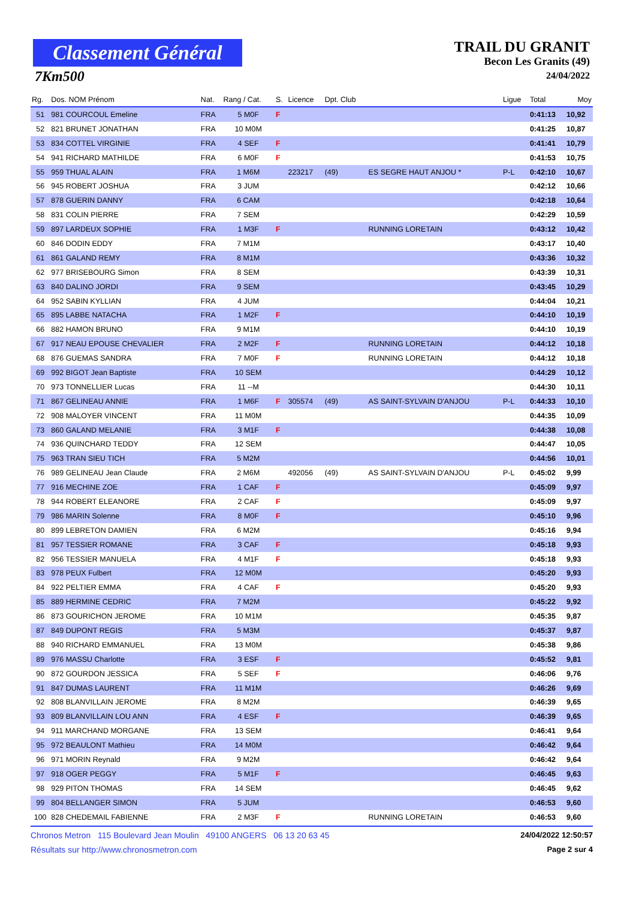Classement Général
7Km500
TRAIL DU GRANIT
Becon Les Granits (49)
24/04/2022
| Rg. | Dos. NOM Prénom | Nat. | Rang / Cat. | S. | Licence | Dpt. Club | | Ligue | Total | Moy |
| --- | --- | --- | --- | --- | --- | --- | --- | --- | --- | --- |
| 51 | 981 COURCOUL Emeline | FRA | 5 M0F | F | | | | | 0:41:13 | 10,92 |
| 52 | 821 BRUNET JONATHAN | FRA | 10 M0M | | | | | | 0:41:25 | 10,87 |
| 53 | 834 COTTEL VIRGINIE | FRA | 4 SEF | F | | | | | 0:41:41 | 10,79 |
| 54 | 941 RICHARD MATHILDE | FRA | 6 M0F | F | | | | | 0:41:53 | 10,75 |
| 55 | 959 THUAL ALAIN | FRA | 1 M6M | | 223217 | (49) | ES SEGRE HAUT ANJOU * | P-L | 0:42:10 | 10,67 |
| 56 | 945 ROBERT JOSHUA | FRA | 3 JUM | | | | | | 0:42:12 | 10,66 |
| 57 | 878 GUERIN DANNY | FRA | 6 CAM | | | | | | 0:42:18 | 10,64 |
| 58 | 831 COLIN PIERRE | FRA | 7 SEM | | | | | | 0:42:29 | 10,59 |
| 59 | 897 LARDEUX SOPHIE | FRA | 1 M3F | F | | | RUNNING LORETAIN | | 0:43:12 | 10,42 |
| 60 | 846 DODIN EDDY | FRA | 7 M1M | | | | | | 0:43:17 | 10,40 |
| 61 | 861 GALAND REMY | FRA | 8 M1M | | | | | | 0:43:36 | 10,32 |
| 62 | 977 BRISEBOURG Simon | FRA | 8 SEM | | | | | | 0:43:39 | 10,31 |
| 63 | 840 DALINO JORDI | FRA | 9 SEM | | | | | | 0:43:45 | 10,29 |
| 64 | 952 SABIN KYLLIAN | FRA | 4 JUM | | | | | | 0:44:04 | 10,21 |
| 65 | 895 LABBE NATACHA | FRA | 1 M2F | F | | | | | 0:44:10 | 10,19 |
| 66 | 882 HAMON BRUNO | FRA | 9 M1M | | | | | | 0:44:10 | 10,19 |
| 67 | 917 NEAU EPOUSE CHEVALIER | FRA | 2 M2F | F | | | RUNNING LORETAIN | | 0:44:12 | 10,18 |
| 68 | 876 GUEMAS SANDRA | FRA | 7 M0F | F | | | RUNNING LORETAIN | | 0:44:12 | 10,18 |
| 69 | 992 BIGOT Jean Baptiste | FRA | 10 SEM | | | | | | 0:44:29 | 10,12 |
| 70 | 973 TONNELLIER Lucas | FRA | 11 --M | | | | | | 0:44:30 | 10,11 |
| 71 | 867 GELINEAU ANNIE | FRA | 1 M6F | F | 305574 | (49) | AS SAINT-SYLVAIN D'ANJOU | P-L | 0:44:33 | 10,10 |
| 72 | 908 MALOYER VINCENT | FRA | 11 M0M | | | | | | 0:44:35 | 10,09 |
| 73 | 860 GALAND MELANIE | FRA | 3 M1F | F | | | | | 0:44:38 | 10,08 |
| 74 | 936 QUINCHARD TEDDY | FRA | 12 SEM | | | | | | 0:44:47 | 10,05 |
| 75 | 963 TRAN SIEU TICH | FRA | 5 M2M | | | | | | 0:44:56 | 10,01 |
| 76 | 989 GELINEAU Jean Claude | FRA | 2 M6M | | 492056 | (49) | AS SAINT-SYLVAIN D'ANJOU | P-L | 0:45:02 | 9,99 |
| 77 | 916 MECHINE ZOE | FRA | 1 CAF | F | | | | | 0:45:09 | 9,97 |
| 78 | 944 ROBERT ELEANORE | FRA | 2 CAF | F | | | | | 0:45:09 | 9,97 |
| 79 | 986 MARIN Solenne | FRA | 8 M0F | F | | | | | 0:45:10 | 9,96 |
| 80 | 899 LEBRETON DAMIEN | FRA | 6 M2M | | | | | | 0:45:16 | 9,94 |
| 81 | 957 TESSIER ROMANE | FRA | 3 CAF | F | | | | | 0:45:18 | 9,93 |
| 82 | 956 TESSIER MANUELA | FRA | 4 M1F | F | | | | | 0:45:18 | 9,93 |
| 83 | 978 PEUX Fulbert | FRA | 12 M0M | | | | | | 0:45:20 | 9,93 |
| 84 | 922 PELTIER EMMA | FRA | 4 CAF | F | | | | | 0:45:20 | 9,93 |
| 85 | 889 HERMINE CEDRIC | FRA | 7 M2M | | | | | | 0:45:22 | 9,92 |
| 86 | 873 GOURICHON JEROME | FRA | 10 M1M | | | | | | 0:45:35 | 9,87 |
| 87 | 849 DUPONT REGIS | FRA | 5 M3M | | | | | | 0:45:37 | 9,87 |
| 88 | 940 RICHARD EMMANUEL | FRA | 13 M0M | | | | | | 0:45:38 | 9,86 |
| 89 | 976 MASSU Charlotte | FRA | 3 ESF | F | | | | | 0:45:52 | 9,81 |
| 90 | 872 GOURDON JESSICA | FRA | 5 SEF | F | | | | | 0:46:06 | 9,76 |
| 91 | 847 DUMAS LAURENT | FRA | 11 M1M | | | | | | 0:46:26 | 9,69 |
| 92 | 808 BLANVILLAIN JEROME | FRA | 8 M2M | | | | | | 0:46:39 | 9,65 |
| 93 | 809 BLANVILLAIN LOU ANN | FRA | 4 ESF | F | | | | | 0:46:39 | 9,65 |
| 94 | 911 MARCHAND MORGANE | FRA | 13 SEM | | | | | | 0:46:41 | 9,64 |
| 95 | 972 BEAULONT Mathieu | FRA | 14 M0M | | | | | | 0:46:42 | 9,64 |
| 96 | 971 MORIN Reynald | FRA | 9 M2M | | | | | | 0:46:42 | 9,64 |
| 97 | 918 OGER PEGGY | FRA | 5 M1F | F | | | | | 0:46:45 | 9,63 |
| 98 | 929 PITON THOMAS | FRA | 14 SEM | | | | | | 0:46:45 | 9,62 |
| 99 | 804 BELLANGER SIMON | FRA | 5 JUM | | | | | | 0:46:53 | 9,60 |
| 100 | 828 CHEDEMAIL FABIENNE | FRA | 2 M3F | F | | | RUNNING LORETAIN | | 0:46:53 | 9,60 |
Chronos Metron 115 Boulevard Jean Moulin 49100 ANGERS 06 13 20 63 45 24/04/2022 12:50:57
Résultats sur http://www.chronosmetron.com Page 2 sur 4